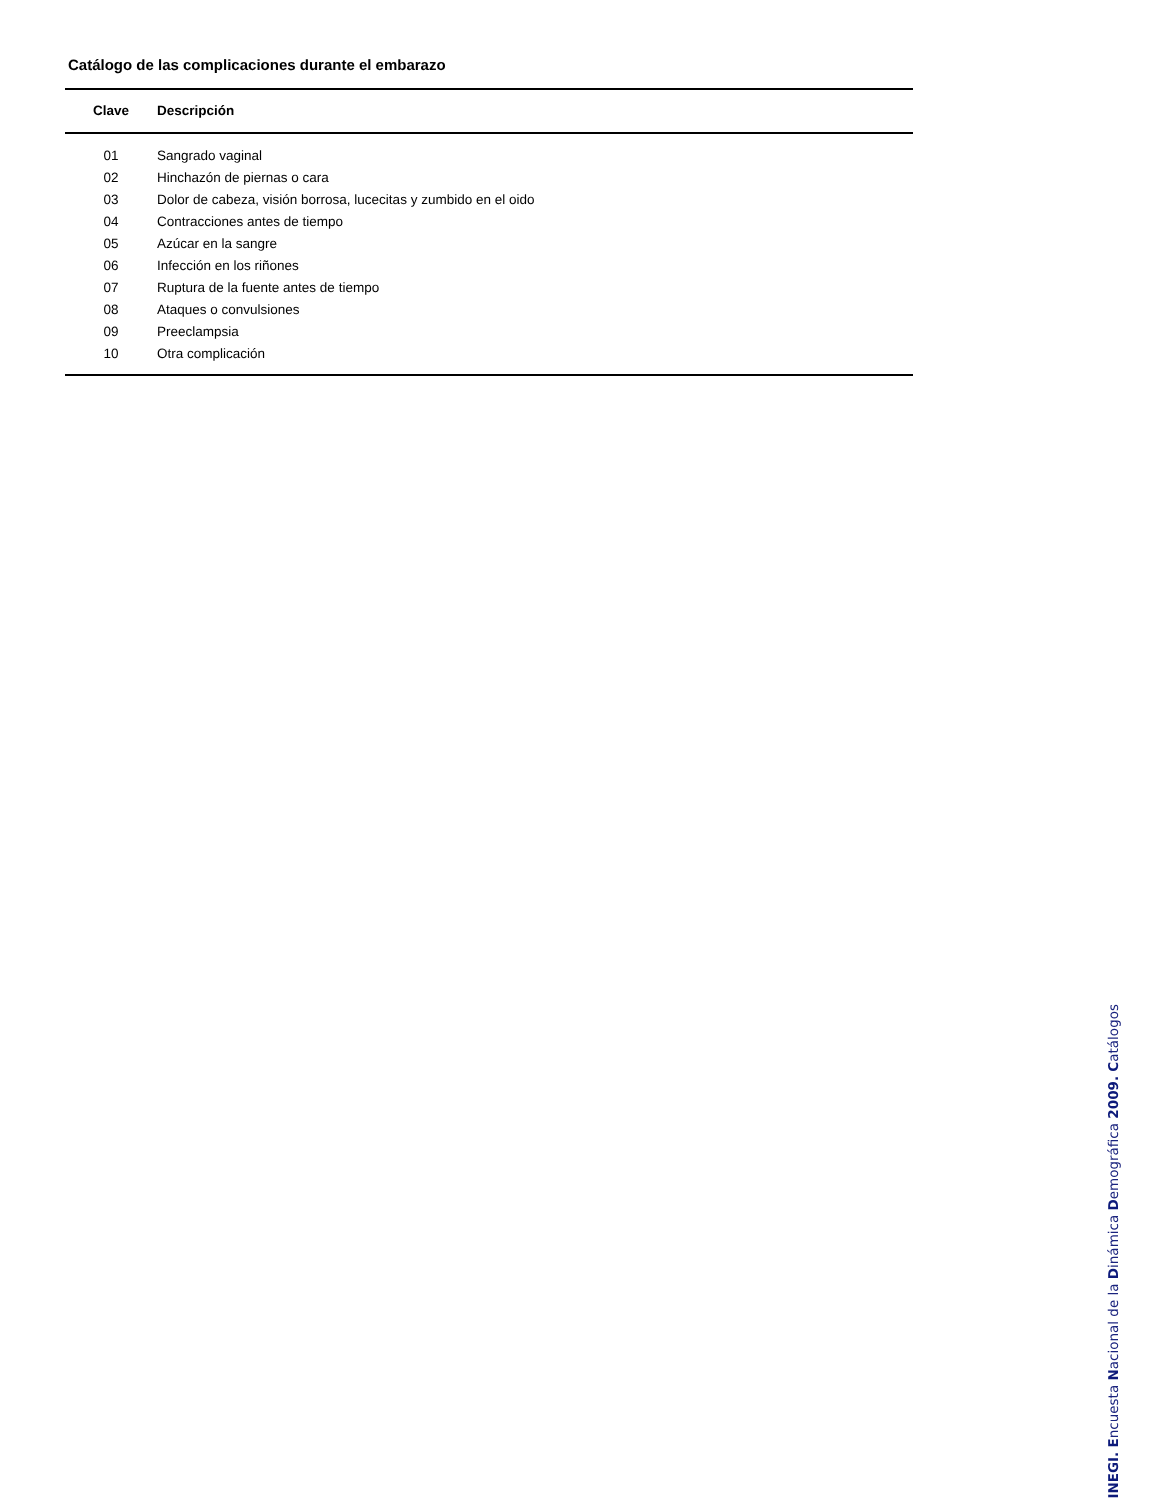Catálogo de las complicaciones durante el embarazo
| Clave | Descripción |
| --- | --- |
| 01 | Sangrado vaginal |
| 02 | Hinchazón de piernas o cara |
| 03 | Dolor de cabeza, visión borrosa, lucecitas y zumbido en el oido |
| 04 | Contracciones antes de tiempo |
| 05 | Azúcar en la sangre |
| 06 | Infección en los riñones |
| 07 | Ruptura de la fuente antes de tiempo |
| 08 | Ataques o convulsiones |
| 09 | Preeclampsia |
| 10 | Otra complicación |
INEGI. Encuesta Nacional de la Dinámica Demográfica 2009. Catálogos